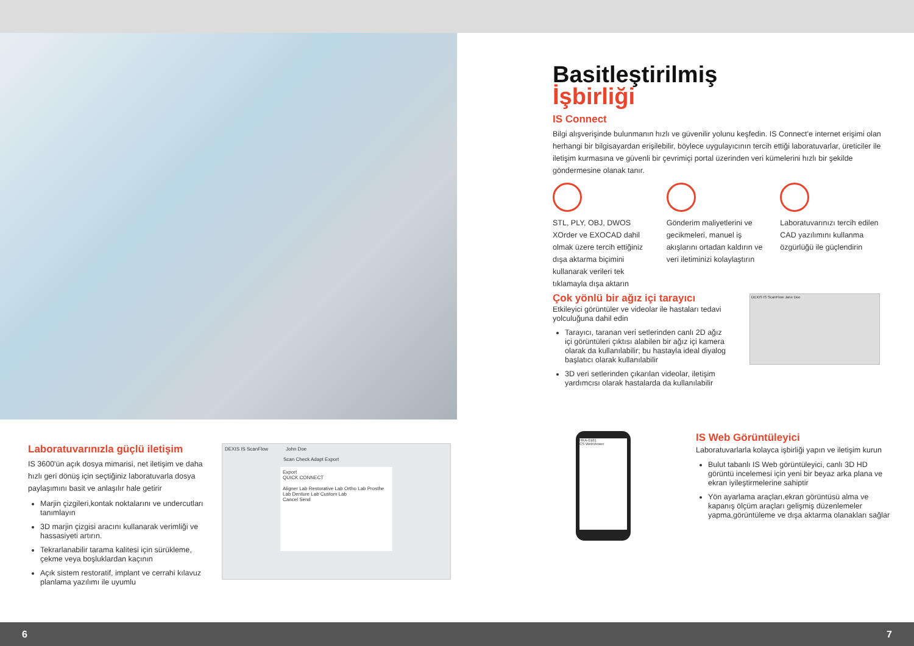Laboratuvarınızla güçlü iletişim
IS 3600'ün açık dosya mimarisi, net iletişim ve daha hızlı geri dönüş için seçtiğiniz laboratuvarla dosya paylaşımını basit ve anlaşılır hale getirir
Marjin çizgileri,kontak noktalarını ve undercutları tanımlayın
3D marjin çizgisi aracını kullanarak verimliği ve hassasiyeti artırın.
Tekrarlanabilir tarama kalitesi için sürükleme, çekme veya boşluklardan kaçının
Açık sistem restoratif, implant ve cerrahi kılavuz planlama yazılımı ile uyumlu
DEXIS IS ScanFlow John Doe
Scan Check Adapt Export
Export
QUICK CONNECT
Aligner Lab Restorative Lab Ortho Lab Prosthe Lab Denture Lab Custom Lab
Cancel Send
Basitleştirilmiş
İşbirliği
IS Connect
Bilgi alışverişinde bulunmanın hızlı ve güvenilir yolunu keşfedin. IS Connect'e internet erişimi olan herhangi bir bilgisayardan erişilebilir, böylece uygulayıcının tercih ettiği laboratuvarlar, üreticiler ile iletişim kurmasına ve güvenli bir çevrimiçi portal üzerinden veri kümelerini hızlı bir şekilde göndermesine olanak tanır.
STL, PLY, OBJ, DWOS XOrder ve EXOCAD dahil olmak üzere tercih ettiğiniz dışa aktarma biçimini kullanarak verileri tek tıklamayla dışa aktarın
Gönderim maliyetlerini ve gecikmeleri, manuel iş akışlarını ortadan kaldırın ve veri iletiminizi kolaylaştırın
Laboratuvarınızı tercih edilen CAD yazılımını kullanma özgürlüğü ile güçlendirin
Çok yönlü bir ağız içi tarayıcı
Etkileyici görüntüler ve videolar ile hastaları tedavi yolculuğuna dahil edin
Tarayıcı, taranan veri setlerinden canlı 2D ağız içi görüntüleri çıktısı alabilen bir ağız içi kamera olarak da kullanılabilir; bu hastayla ideal diyalog başlatıcı olarak kullanılabilir
3D veri setlerinden çıkarılan videolar, iletişim yardımcısı olarak hastalarda da kullanılabilir
DEXIS IS ScanFlow Jane Doe
HKA-0161
CS WebViewer
IS Web Görüntüleyici
Laboratuvarlarla kolayca işbirliği yapın ve iletişim kurun
Bulut tabanlı IS Web görüntüleyici, canlı 3D HD görüntü incelemesi için yeni bir beyaz arka plana ve ekran iyileştirmelerine sahiptir
Yön ayarlama araçları,ekran görüntüsü alma ve kapanış ölçüm araçları gelişmiş düzenlemeler yapma,görüntüleme ve dışa aktarma olanakları sağlar
6 7